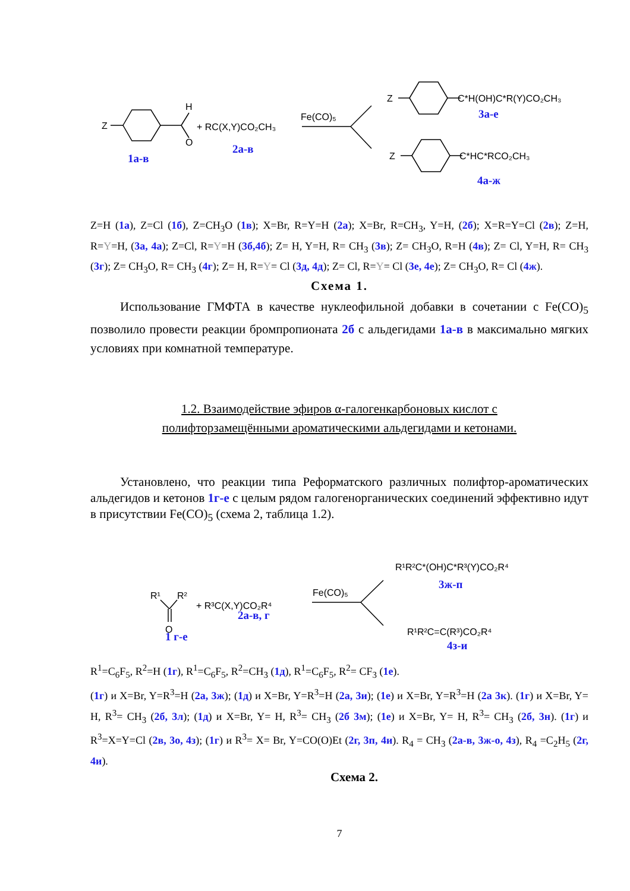Z
H
O
+ RC(X,Y)CO₂CH₃
Fe(CO)₅
Z
C*H(OH)C*R(Y)CO₂CH₃
Z
C*HC*RCO₂CH₃
1а-в
2а-в
3а-е
4а-ж
Z=H (1a), Z=Cl (1б), Z=CH<sub>3</sub>O (1в); X=Br, R=Y=H (2a); X=Br, R=CH<sub>3</sub>, Y=H, (2б); X=R=Y=Cl (2в); Z=H, R=Y=H, (3a, 4a); Z=Cl, R=Y=H (3б,4б); Z= H, Y=H, R= CH<sub>3</sub> (3в); Z= CH<sub>3</sub>O, R=H (4в); Z= Cl, Y=H, R= CH<sub>3</sub> (3г); Z= CH<sub>3</sub>O, R= CH<sub>3</sub> (4г); Z= H, R=Y= Cl (3д, 4д); Z= Cl, R=Y= Cl (3е, 4е); Z= CH<sub>3</sub>O, R= Cl (4ж).
Схема 1.
Использование ГМФТА в качестве нуклеофильной добавки в сочетании с Fe(CO)<sub>5</sub> позволило провести реакции бромпропионата 2б с альдегидами 1а-в в максимально мягких условиях при комнатной температуре.
1.2. Взаимодействие эфиров α-галогенкарбоновых кислот с
полифторзамещёнными ароматическими альдегидами и кетонами.
Установлено, что реакции типа Реформатского различных полифтор-ароматических альдегидов и кетонов 1г-е с целым рядом галогенорганических соединений эффективно идут в присутствии Fe(CO)<sub>5</sub> (схема 2, таблица 1.2).
R¹
R²
O
+ R³C(X,Y)CO₂R⁴
Fe(CO)₅
R¹R²C*(OH)C*R³(Y)CO₂R⁴
R¹R²C=C(R³)CO₂R⁴
1 г-е
2а-в, г
3ж-п
4з-и
R<sup>1</sup>=C<sub>6</sub>F<sub>5</sub>, R<sup>2</sup>=H (1г), R<sup>1</sup>=C<sub>6</sub>F<sub>5</sub>, R<sup>2</sup>=CH<sub>3</sub> (1д), R<sup>1</sup>=C<sub>6</sub>F<sub>5</sub>, R<sup>2</sup>= CF<sub>3</sub> (1е).
(1г) и X=Br, Y=R<sup>3</sup>=H (2а, 3ж); (1д) и X=Br, Y=R<sup>3</sup>=H (2а, 3и); (1е) и X=Br, Y=R<sup>3</sup>=H (2а 3к). (1г) и X=Br, Y= H, R<sup>3</sup>= CH<sub>3</sub> (2б, 3л); (1д) и X=Br, Y= H, R<sup>3</sup>= CH<sub>3</sub> (2б 3м); (1е) и X=Br, Y= H, R<sup>3</sup>= CH<sub>3</sub> (2б, 3н). (1г) и R<sup>3</sup>=X=Y=Cl (2в, 3о, 4з); (1г) и R<sup>3</sup>= X= Br, Y=CO(O)Et (2г, 3п, 4и). R<sub>4</sub> = CH<sub>3</sub> (2а-в, 3ж-о, 4з), R<sub>4</sub> =C<sub>2</sub>H<sub>5</sub> (2г, 4и).
Схема 2.
7